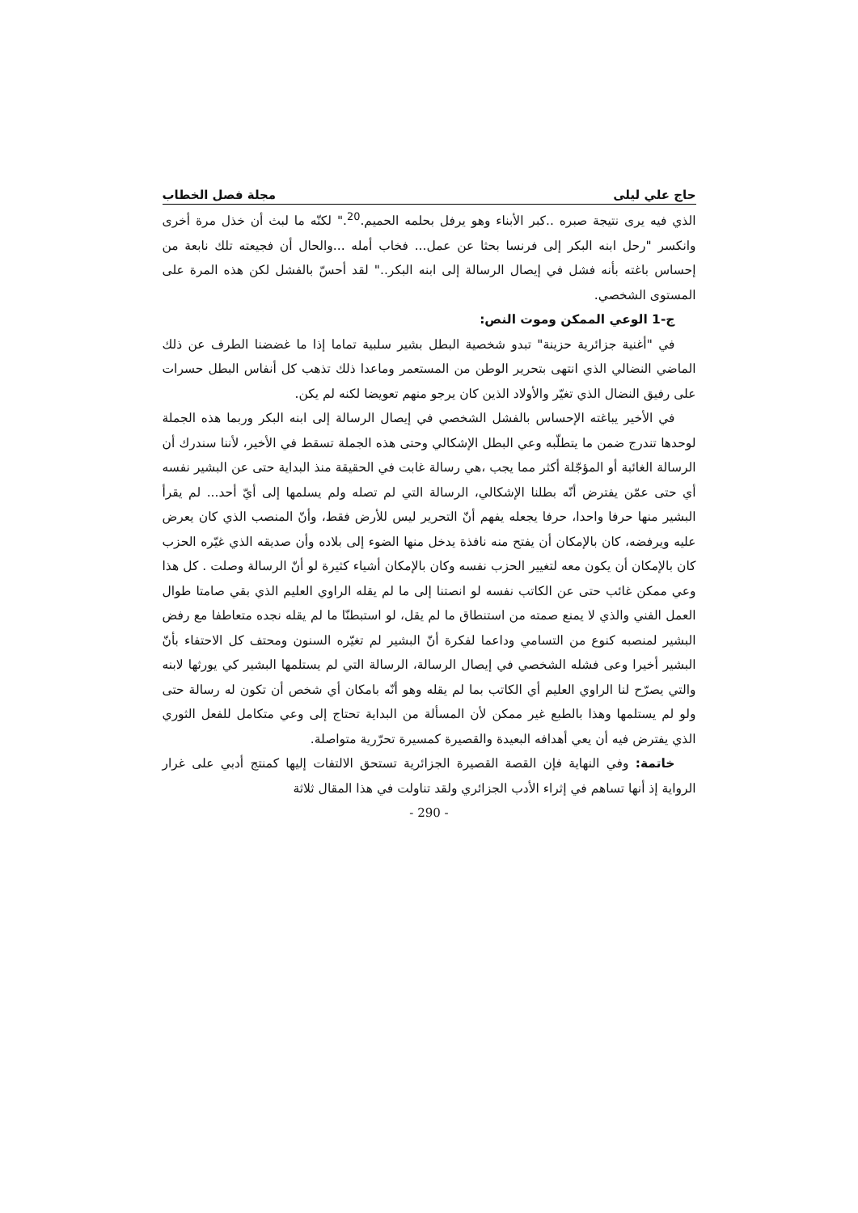حاج علي ليلى مجلة فصل الخطاب
الذي فيه يرى نتيجة صبره ..كبر الأبناء وهو يرفل بحلمه الحميم.<sup>20</sup>." لكنّه ما لبث أن خذل مرة أخرى وانكسر "رحل ابنه البكر إلى فرنسا بحثا عن عمل... فخاب أمله ...والحال أن فجيعته تلك نابعة من إحساس باغته بأنه فشل في إيصال الرسالة إلى ابنه البكر.." لقد أحسّ بالفشل لكن هذه المرة على المستوى الشخصي.
ج-1 الوعي الممكن وموت النص:
في "أغنية جزائرية حزينة" تبدو شخصية البطل بشير سلبية تماما إذا ما غضضنا الطرف عن ذلك الماضي النضالي الذي انتهى بتحرير الوطن من المستعمر وماعدا ذلك تذهب كل أنفاس البطل حسرات على رفيق النضال الذي تغيّر والأولاد الذين كان يرجو منهم تعويضا لكنه لم يكن.
في الأخير يباغته الإحساس بالفشل الشخصي في إيصال الرسالة إلى ابنه البكر وربما هذه الجملة لوحدها تندرج ضمن ما يتطلّبه وعي البطل الإشكالي وحتى هذه الجملة تسقط في الأخير، لأننا سندرك أن الرسالة الغائبة أو المؤجّلة أكثر مما يجب ،هي رسالة غابت في الحقيقة منذ البداية حتى عن البشير نفسه أي حتى عمّن يفترض أنّه بطلنا الإشكالي، الرسالة التي لم تصله ولم يسلمها إلى أيّ أحد... لم يقرأ البشير منها حرفا واحدا، حرفا يجعله يفهم أنّ التحرير ليس للأرض فقط، وأنّ المنصب الذي كان يعرض عليه ويرفضه، كان بالإمكان أن يفتح منه نافذة يدخل منها الضوء إلى بلاده وأن صديقه الذي غيّره الحزب كان بالإمكان أن يكون معه لتغيير الحزب نفسه وكان بالإمكان أشياء كثيرة لو أنّ الرسالة وصلت . كل هذا وعي ممكن غائب حتى عن الكاتب نفسه لو انصتنا إلى ما لم يقله الراوي العليم الذي بقي صامتا طوال العمل الفني والذي لا يمنع صمته من استنطاق ما لم يقل، لو استبطنّا ما لم يقله نجده متعاطفا مع رفض البشير لمنصبه كنوع من التسامي وداعما لفكرة أنّ البشير لم تغيّره السنون ومحتف كل الاحتفاء بأنّ البشير أخيرا وعى فشله الشخصي في إيصال الرسالة، الرسالة التي لم يستلمها البشير كي يورثها لابنه والتي يصرّح لنا الراوي العليم أي الكاتب بما لم يقله وهو أنّه بامكان أي شخص أن تكون له رسالة حتى ولو لم يستلمها وهذا بالطبع غير ممكن لأن المسألة من البداية تحتاج إلى وعي متكامل للفعل الثوري الذي يفترض فيه أن يعي أهدافه البعيدة والقصيرة كمسيرة تحرّرية متواصلة.
خاتمة: وفي النهاية فإن القصة القصيرة الجزائرية تستحق الالتفات إليها كمنتج أدبي على غرار الرواية إذ أنها تساهم في إثراء الأدب الجزائري ولقد تناولت في هذا المقال ثلاثة
- 290 -